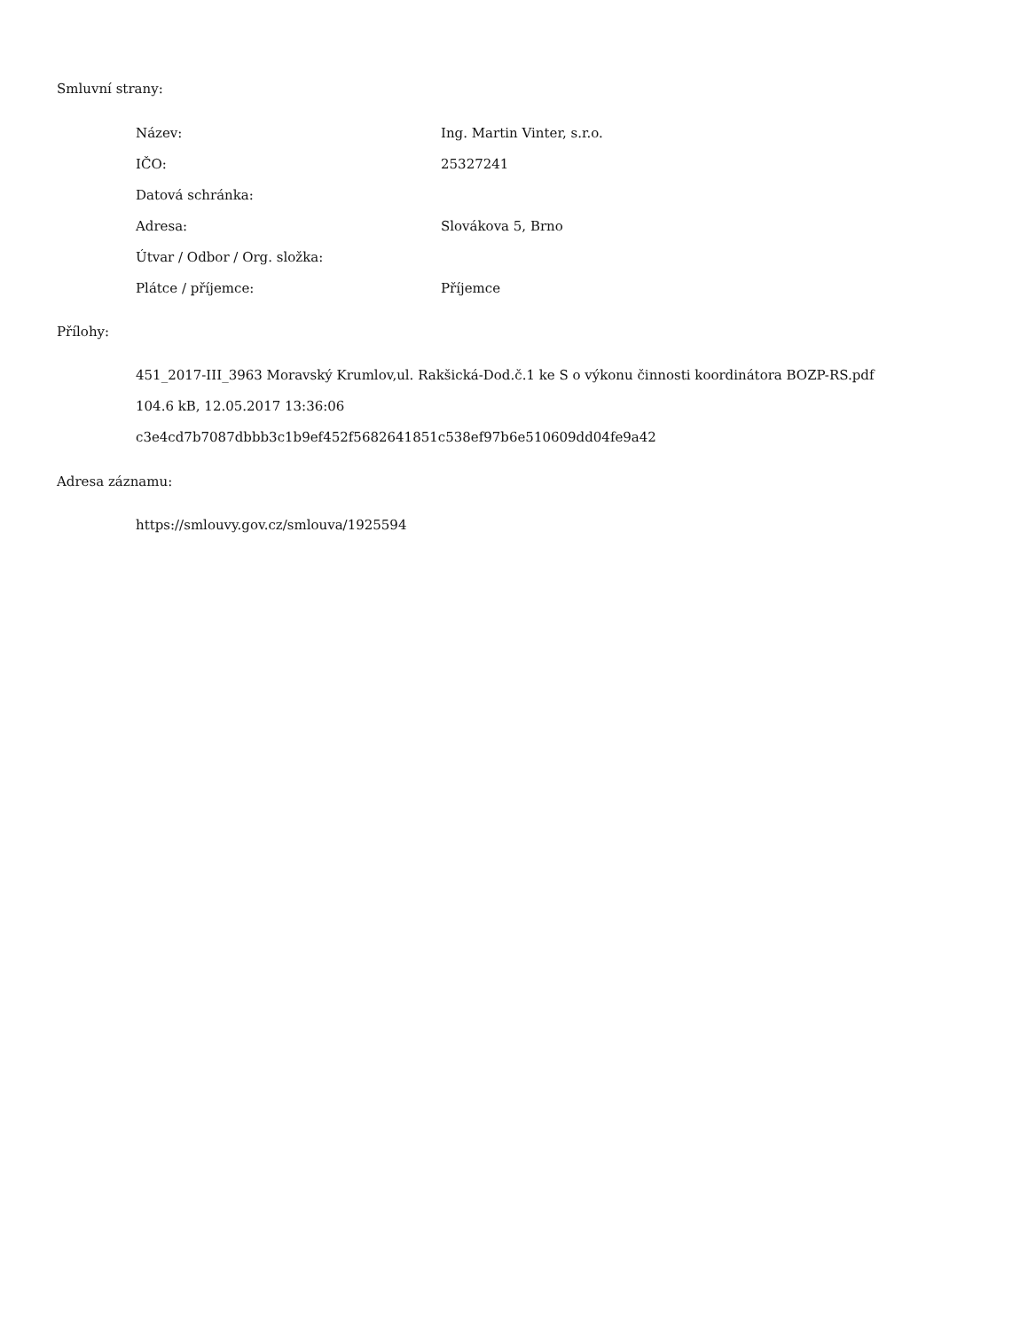Smluvní strany:
| Název: | Ing. Martin Vinter, s.r.o. |
| IČO: | 25327241 |
| Datová schránka: | |
| Adresa: | Slovákova 5, Brno |
| Útvar / Odbor / Org. složka: | |
| Plátce / příjemce: | Příjemce |
Přílohy:
451_2017-III_3963 Moravský Krumlov,ul. Rakšická-Dod.č.1 ke S o výkonu činnosti koordinátora BOZP-RS.pdf
104.6 kB, 12.05.2017 13:36:06
c3e4cd7b7087dbbb3c1b9ef452f5682641851c538ef97b6e510609dd04fe9a42
Adresa záznamu:
https://smlouvy.gov.cz/smlouva/1925594